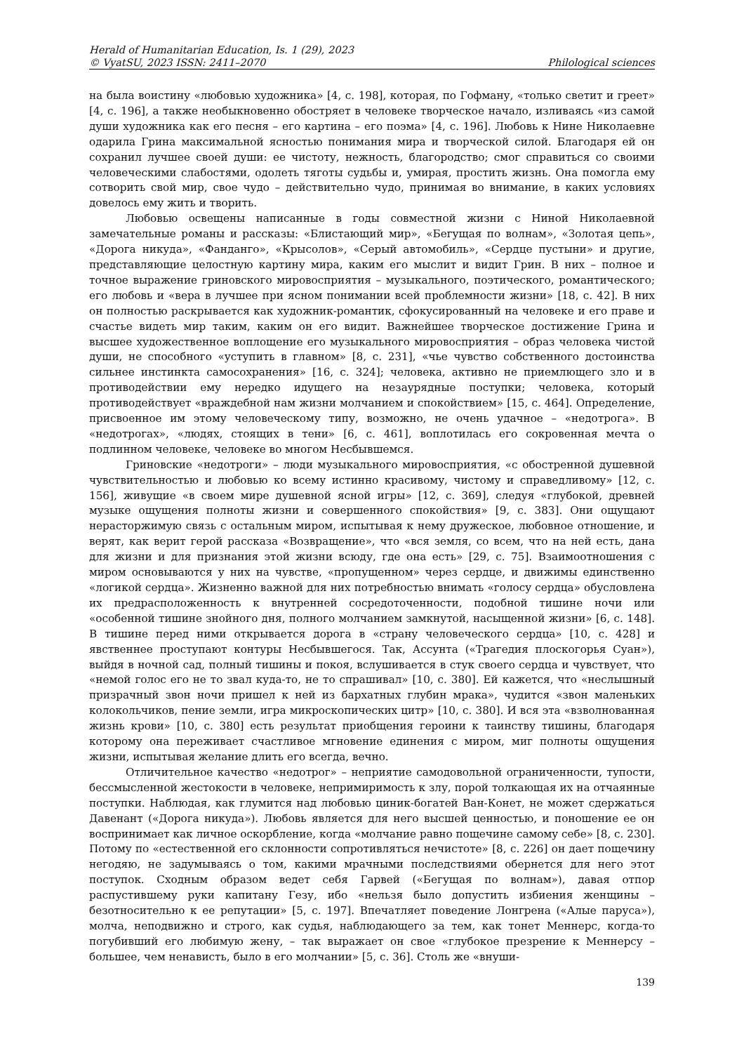Herald of Humanitarian Education, Is. 1 (29), 2023
© VyatSU, 2023 ISSN: 2411–2070
Philological sciences
на была воистину «любовью художника» [4, с. 198], которая, по Гофману, «только светит и греет» [4, с. 196], а также необыкновенно обостряет в человеке творческое начало, изливаясь «из самой души художника как его песня – его картина – его поэма» [4, с. 196]. Любовь к Нине Николаевне одарила Грина максимальной ясностью понимания мира и творческой силой. Благодаря ей он сохранил лучшее своей души: ее чистоту, нежность, благородство; смог справиться со своими человеческими слабостями, одолеть тяготы судьбы и, умирая, простить жизнь. Она помогла ему сотворить свой мир, свое чудо – действительно чудо, принимая во внимание, в каких условиях довелось ему жить и творить.
Любовью освещены написанные в годы совместной жизни с Ниной Николаевной замечательные романы и рассказы: «Блистающий мир», «Бегущая по волнам», «Золотая цепь», «Дорога никуда», «Фанданго», «Крысолов», «Серый автомобиль», «Сердце пустыни» и другие, представляющие целостную картину мира, каким его мыслит и видит Грин. В них – полное и точное выражение гриновского мировосприятия – музыкального, поэтического, романтического; его любовь и «вера в лучшее при ясном понимании всей проблемности жизни» [18, с. 42]. В них он полностью раскрывается как художник-романтик, сфокусированный на человеке и его праве и счастье видеть мир таким, каким он его видит. Важнейшее творческое достижение Грина и высшее художественное воплощение его музыкального мировосприятия – образ человека чистой души, не способного «уступить в главном» [8, с. 231], «чье чувство собственного достоинства сильнее инстинкта самосохранения» [16, с. 324]; человека, активно не приемлющего зло и в противодействии ему нередко идущего на незаурядные поступки; человека, который противодействует «враждебной нам жизни молчанием и спокойствием» [15, с. 464]. Определение, присвоенное им этому человеческому типу, возможно, не очень удачное – «недотрога». В «недотрогах», «людях, стоящих в тени» [6, с. 461], воплотилась его сокровенная мечта о подлинном человеке, человеке во многом Несбывшемся.
Гриновские «недотроги» – люди музыкального мировосприятия, «с обостренной душевной чувствительностью и любовью ко всему истинно красивому, чистому и справедливому» [12, с. 156], живущие «в своем мире душевной ясной игры» [12, с. 369], следуя «глубокой, древней музыке ощущения полноты жизни и совершенного спокойствия» [9, с. 383]. Они ощущают нерасторжимую связь с остальным миром, испытывая к нему дружеское, любовное отношение, и верят, как верит герой рассказа «Возвращение», что «вся земля, со всем, что на ней есть, дана для жизни и для признания этой жизни всюду, где она есть» [29, с. 75]. Взаимоотношения с миром основываются у них на чувстве, «пропущенном» через сердце, и движимы единственно «логикой сердца». Жизненно важной для них потребностью внимать «голосу сердца» обусловлена их предрасположенность к внутренней сосредоточенности, подобной тишине ночи или «особенной тишине знойного дня, полного молчанием замкнутой, насыщенной жизни» [6, с. 148]. В тишине перед ними открывается дорога в «страну человеческого сердца» [10, с. 428] и явственнее проступают контуры Несбывшегося. Так, Ассунта («Трагедия плоскогорья Суан»), выйдя в ночной сад, полный тишины и покоя, вслушивается в стук своего сердца и чувствует, что «немой голос его не то звал куда-то, не то спрашивал» [10, с. 380]. Ей кажется, что «неслышный призрачный звон ночи пришел к ней из бархатных глубин мрака», чудится «звон маленьких колокольчиков, пение земли, игра микроскопических цитр» [10, с. 380]. И вся эта «взволнованная жизнь крови» [10, с. 380] есть результат приобщения героини к таинству тишины, благодаря которому она переживает счастливое мгновение единения с миром, миг полноты ощущения жизни, испытывая желание длить его всегда, вечно.
Отличительное качество «недотрог» – неприятие самодовольной ограниченности, тупости, бессмысленной жестокости в человеке, непримиримость к злу, порой толкающая их на отчаянные поступки. Наблюдая, как глумится над любовью циник-богатей Ван-Конет, не может сдержаться Давенант («Дорога никуда»). Любовь является для него высшей ценностью, и поношение ее он воспринимает как личное оскорбление, когда «молчание равно пощечине самому себе» [8, с. 230]. Потому по «естественной его склонности сопротивляться нечистоте» [8, с. 226] он дает пощечину негодяю, не задумываясь о том, какими мрачными последствиями обернется для него этот поступок. Сходным образом ведет себя Гарвей («Бегущая по волнам»), давая отпор распустившему руки капитану Гезу, ибо «нельзя было допустить избиения женщины – безотносительно к ее репутации» [5, с. 197]. Впечатляет поведение Лонгрена («Алые паруса»), молча, неподвижно и строго, как судья, наблюдающего за тем, как тонет Меннерс, когда-то погубивший его любимую жену, – так выражает он свое «глубокое презрение к Меннерсу – большее, чем ненависть, было в его молчании» [5, с. 36]. Столь же «внуши-
139